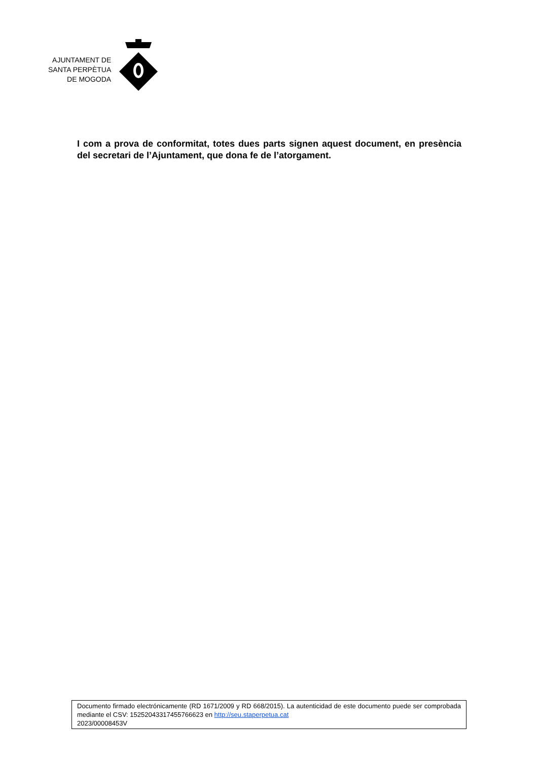AJUNTAMENT DE
SANTA PERPÈTUA
DE MOGODA
I com a prova de conformitat, totes dues parts signen aquest document, en presència del secretari de l’Ajuntament, que dona fe de l’atorgament.
Documento firmado electrónicamente (RD 1671/2009 y RD 668/2015). La autenticidad de este documento puede ser comprobada mediante el CSV: 15252043317455766623 en http://seu.staperpetua.cat
2023/00008453V